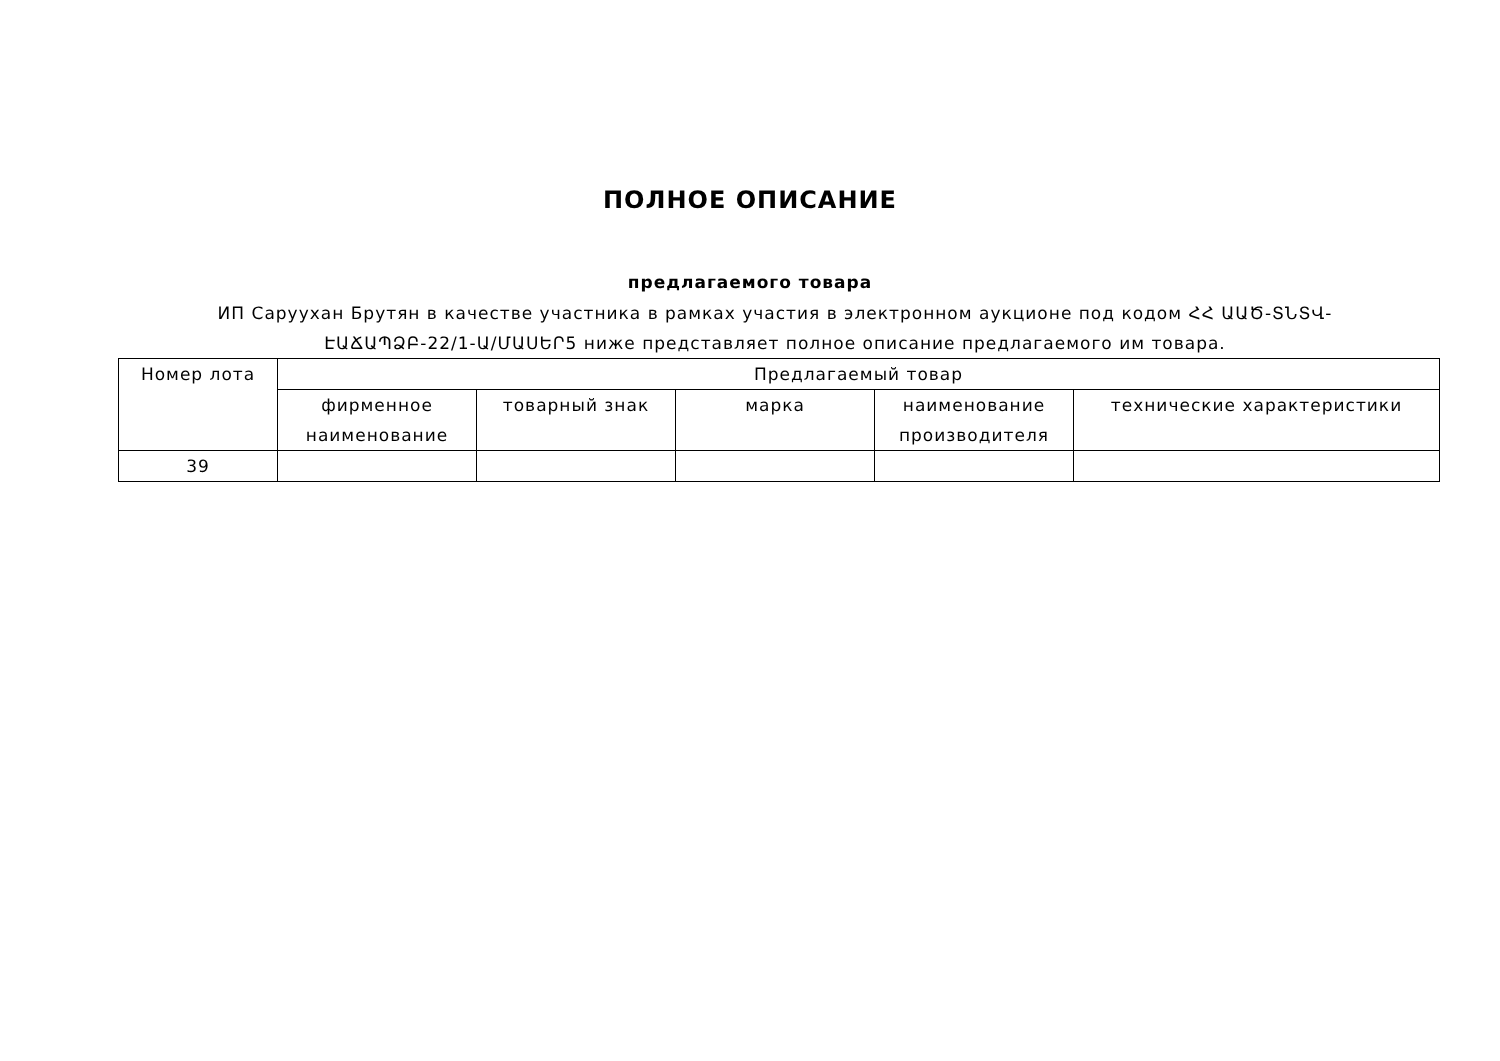ПОЛНОЕ ОПИСАНИЕ
предлагаемого товара
ИП Саруухан Брутян в качестве участника в рамках участия в электронном аукционе под кодом ՀՀ ԱԱԾ-ՏՆՏՎ-ԷԱՃԱՊՁԲ-22/1-Ա/ՄԱՍԵՐ5 ниже представляет полное описание предлагаемого им товара.
| Номер лота | Предлагаемый товар | | | | |
| --- | --- | --- | --- | --- | --- |
| | фирменное наименование | товарный знак | марка | наименование производителя | технические характеристики |
| 39 | | | | | |